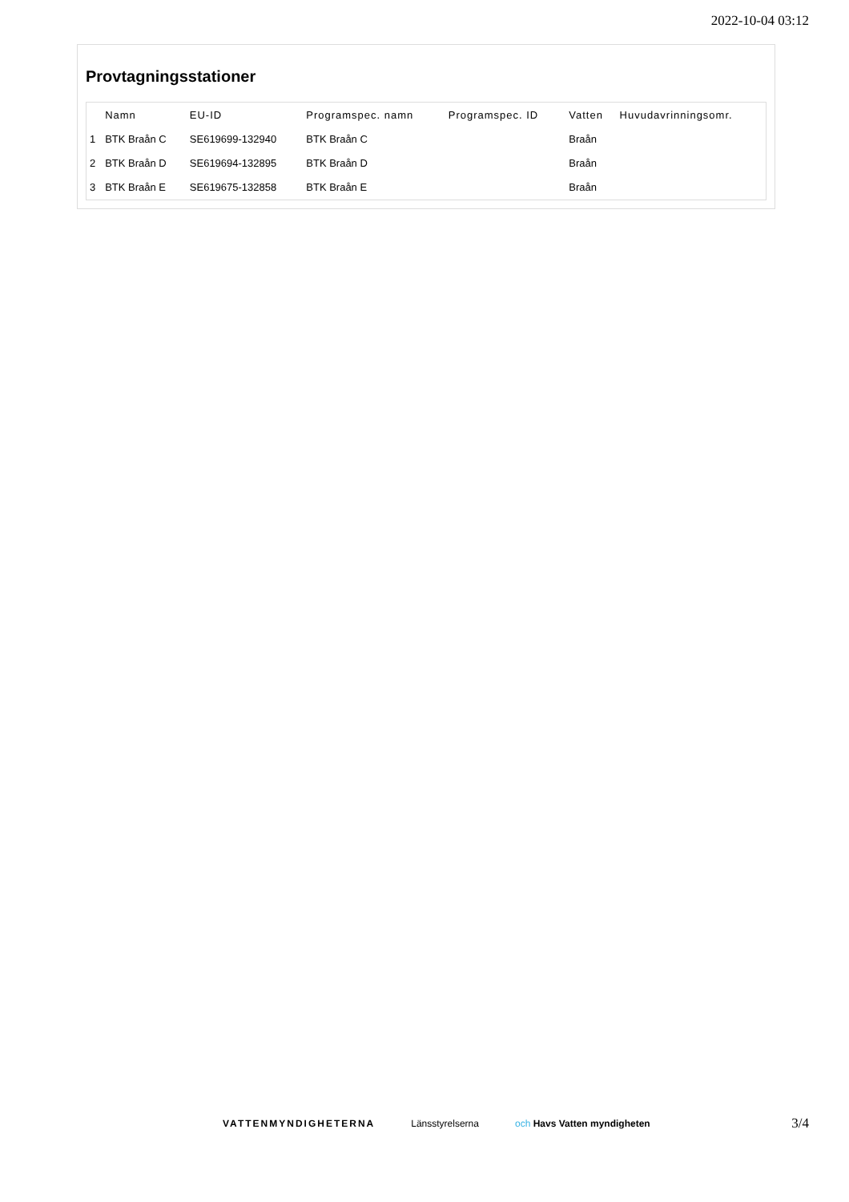2022-10-04 03:12
Provtagningsstationer
| | Namn | EU-ID | Programspec. namn | Programspec. ID | Vatten | Huvudavrinningsomr. |
| --- | --- | --- | --- | --- | --- | --- |
| 1 | BTK Braån C | SE619699-132940 | BTK Braån C | | Braån | |
| 2 | BTK Braån D | SE619694-132895 | BTK Braån D | | Braån | |
| 3 | BTK Braån E | SE619675-132858 | BTK Braån E | | Braån | |
VATTENMYNDIGHETERNA Länsstyrelserna och Havs Vatten myndigheten
3/4